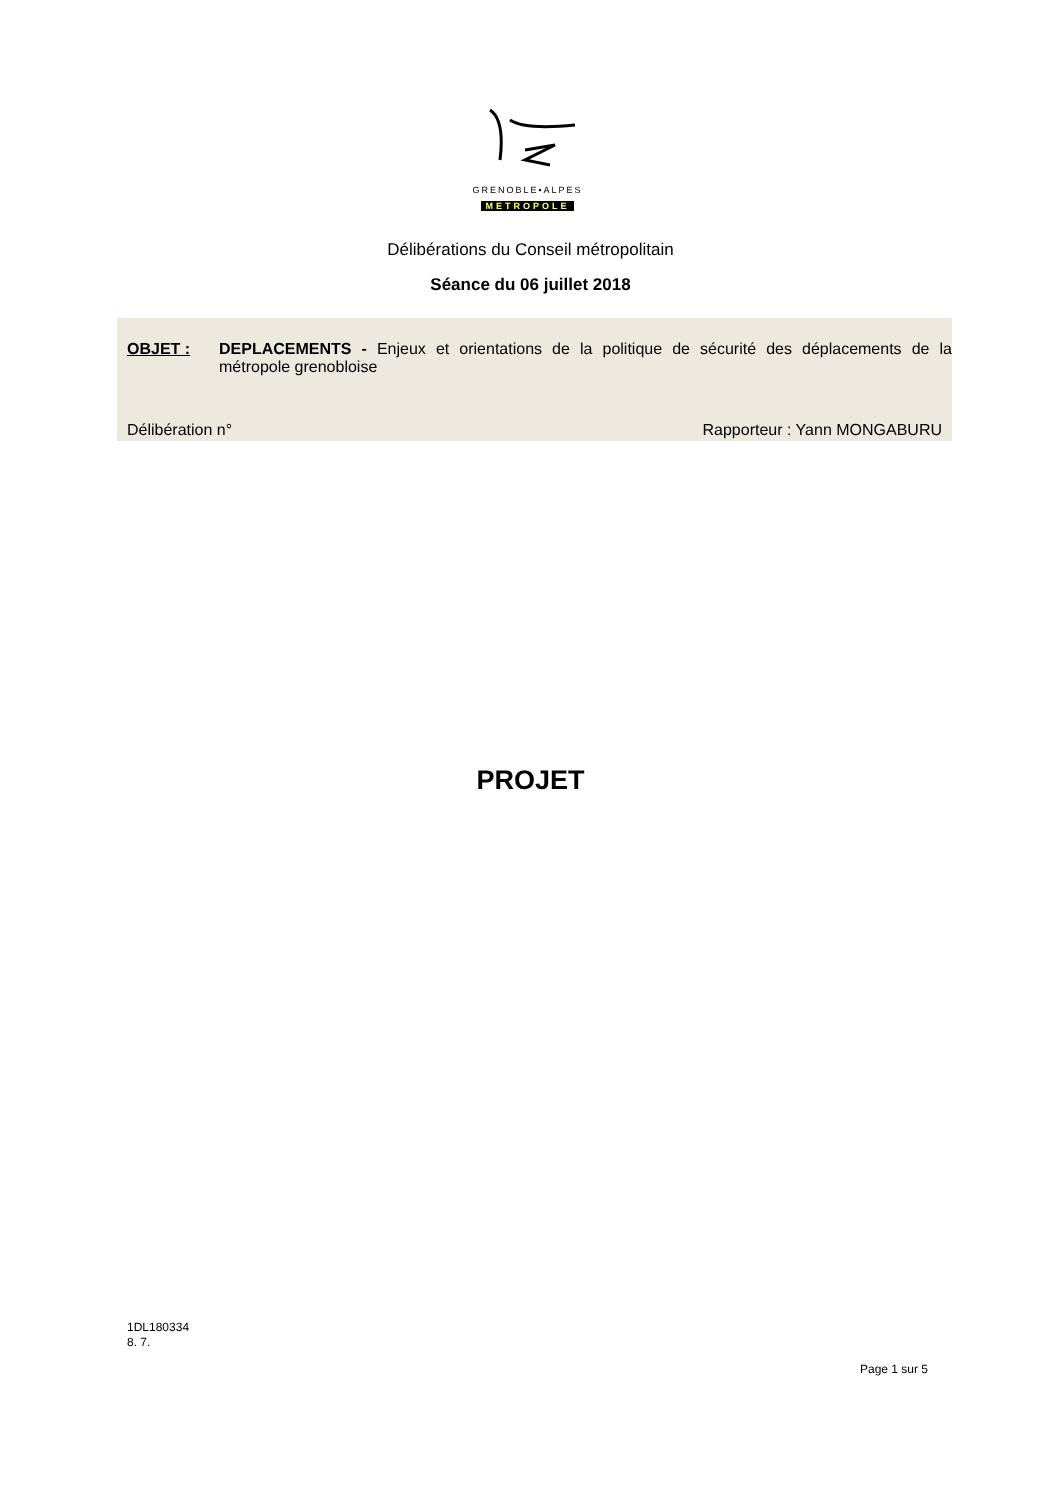GRENOBLE•ALPES
METROPOLE
Délibérations du Conseil métropolitain
Séance du 06 juillet 2018
OBJET : DEPLACEMENTS - Enjeux et orientations de la politique de sécurité des déplacements de la métropole grenobloise
Délibération n° Rapporteur : Yann MONGABURU
PROJET
1DL180334
8. 7.
Page 1 sur 5